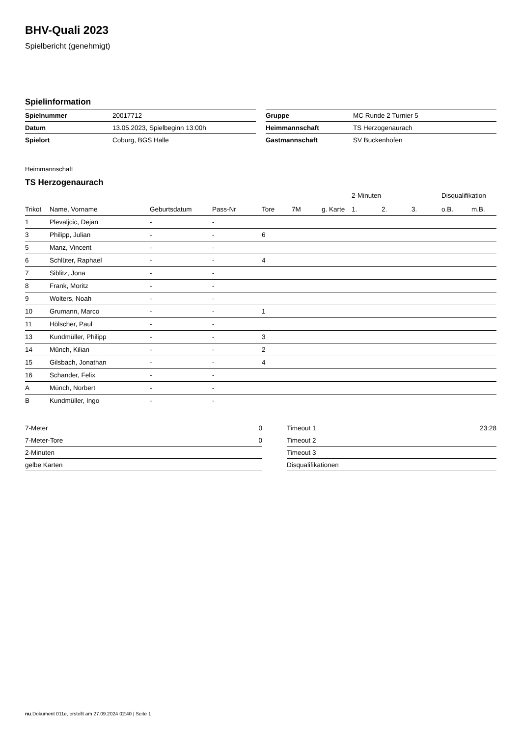BHV-Quali 2023
Spielbericht (genehmigt)
Spielinformation
| Spielnummer | 20017712 |
| Datum | 13.05.2023, Spielbeginn 13:00h |
| Spielort | Coburg, BGS Halle |
| Gruppe | MC Runde 2 Turnier 5 |
| Heimmannschaft | TS Herzogenaurach |
| Gastmannschaft | SV Buckenhofen |
Heimmannschaft
TS Herzogenaurach
| | | | | | | | 2-Minuten | | | Disqualifikation | |
| --- | --- | --- | --- | --- | --- | --- | --- | --- | --- | --- | --- |
| Trikot | Name, Vorname | Geburtsdatum | Pass-Nr | Tore | 7M | g. Karte | 1. | 2. | 3. | o.B. | m.B. |
| 1 | Plevaljcic, Dejan | - | - | | | | | | | | |
| 3 | Philipp, Julian | - | - | 6 | | | | | | | |
| 5 | Manz, Vincent | - | - | | | | | | | | |
| 6 | Schlüter, Raphael | - | - | 4 | | | | | | | |
| 7 | Siblitz, Jona | - | - | | | | | | | | |
| 8 | Frank, Moritz | - | - | | | | | | | | |
| 9 | Wolters, Noah | - | - | | | | | | | | |
| 10 | Grumann, Marco | - | - | 1 | | | | | | | |
| 11 | Hölscher, Paul | - | - | | | | | | | | |
| 13 | Kundmüller, Philipp | - | - | 3 | | | | | | | |
| 14 | Münch, Kilian | - | - | 2 | | | | | | | |
| 15 | Gilsbach, Jonathan | - | - | 4 | | | | | | | |
| 16 | Schander, Felix | - | - | | | | | | | | |
| A | Münch, Norbert | - | - | | | | | | | | |
| B | Kundmüller, Ingo | - | - | | | | | | | | |
| 7-Meter | 0 |
| 7-Meter-Tore | 0 |
| 2-Minuten | |
| gelbe Karten | |
| Timeout 1 | 23:28 |
| Timeout 2 | |
| Timeout 3 | |
| Disqualifikationen | |
nu.Dokument 011e, erstellt am 27.09.2024 02:40 | Seite 1